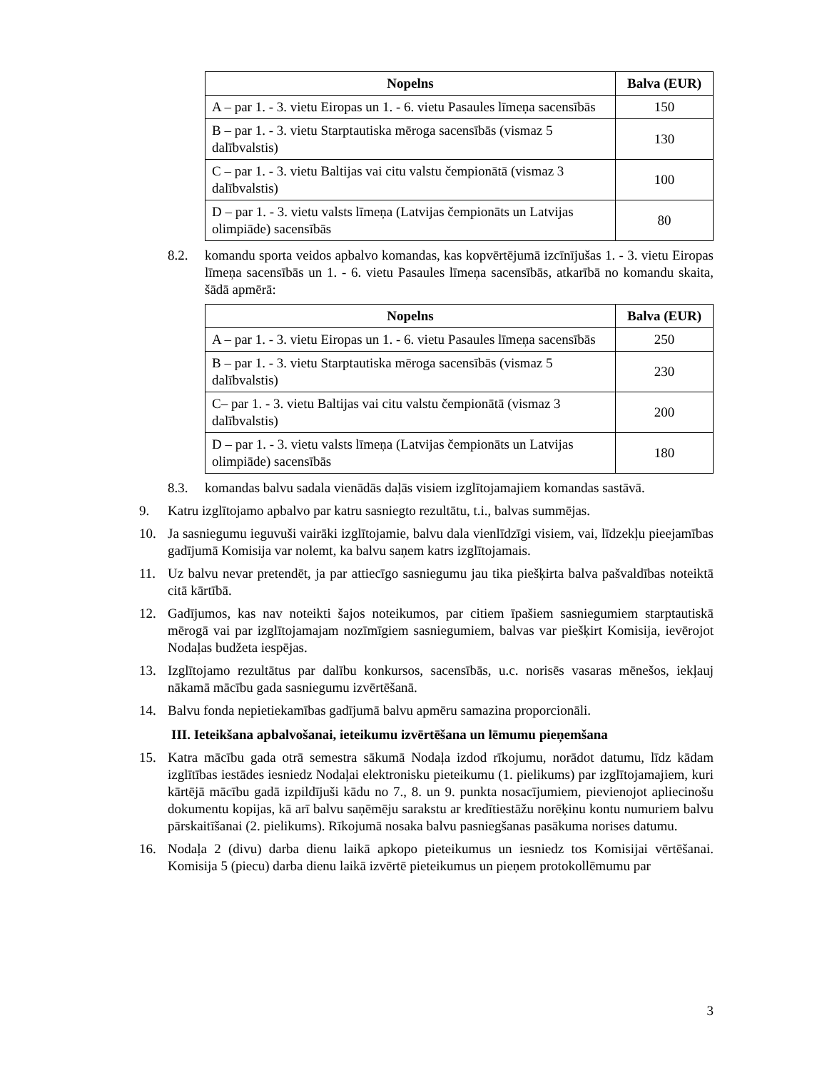| Nopelns | Balva (EUR) |
| --- | --- |
| A – par 1. - 3. vietu Eiropas un 1. - 6. vietu Pasaules līmeņa sacensībās | 150 |
| B – par 1. - 3. vietu Starptautiska mēroga sacensībās (vismaz 5 dalībvalstis) | 130 |
| C – par 1. - 3. vietu Baltijas vai citu valstu čempionātā (vismaz 3 dalībvalstis) | 100 |
| D – par 1. - 3. vietu valsts līmeņa (Latvijas čempionāts un Latvijas olimpiāde) sacensībās | 80 |
8.2. komandu sporta veidos apbalvo komandas, kas kopvērtējumā izcīnījušas 1. - 3. vietu Eiropas līmeņa sacensībās un 1. - 6. vietu Pasaules līmeņa sacensībās, atkarībā no komandu skaita, šādā apmērā:
| Nopelns | Balva (EUR) |
| --- | --- |
| A – par 1. - 3. vietu Eiropas un 1. - 6. vietu Pasaules līmeņa sacensībās | 250 |
| B – par 1. - 3. vietu Starptautiska mēroga sacensībās (vismaz 5 dalībvalstis) | 230 |
| C– par 1. - 3. vietu Baltijas vai citu valstu čempionātā (vismaz 3 dalībvalstis) | 200 |
| D – par 1. - 3. vietu valsts līmeņa (Latvijas čempionāts un Latvijas olimpiāde) sacensībās | 180 |
8.3. komandas balvu sadala vienādās daļās visiem izglītojamajiem komandas sastāvā.
9. Katru izglītojamo apbalvo par katru sasniegto rezultātu, t.i., balvas summējas.
10. Ja sasniegumu ieguvuši vairāki izglītojamie, balvu dala vienlīdzīgi visiem, vai, līdzekļu pieejamības gadījumā Komisija var nolemt, ka balvu saņem katrs izglītojamais.
11. Uz balvu nevar pretendēt, ja par attiecīgo sasniegumu jau tika piešķirta balva pašvaldības noteiktā citā kārtībā.
12. Gadījumos, kas nav noteikti šajos noteikumos, par citiem īpašiem sasniegumiem starptautiskā mērogā vai par izglītojamajam nozīmīgiem sasniegumiem, balvas var piešķirt Komisija, ievērojot Nodaļas budžeta iespējas.
13. Izglītojamo rezultātus par dalību konkursos, sacensībās, u.c. norisēs vasaras mēnešos, iekļauj nākamā mācību gada sasniegumu izvērtēšanā.
14. Balvu fonda nepietiekamības gadījumā balvu apmēru samazina proporcionāli.
III. Ieteikšana apbalvošanai, ieteikumu izvērtēšana un lēmumu pieņemšana
15. Katra mācību gada otrā semestra sākumā Nodaļa izdod rīkojumu, norādot datumu, līdz kādam izglītības iestādes iesniedz Nodaļai elektronisku pieteikumu (1. pielikums) par izglītojamajiem, kuri kārtējā mācību gadā izpildījuši kādu no 7., 8. un 9. punkta nosacījumiem, pievienojot apliecinošu dokumentu kopijas, kā arī balvu saņēmēju sarakstu ar kredītiestāžu norēķinu kontu numuriem balvu pārskaitīšanai (2. pielikums). Rīkojumā nosaka balvu pasniegšanas pasākuma norises datumu.
16. Nodaļa 2 (divu) darba dienu laikā apkopo pieteikumus un iesniedz tos Komisijai vērtēšanai. Komisija 5 (piecu) darba dienu laikā izvērtē pieteikumus un pieņem protokollēmumu par
3